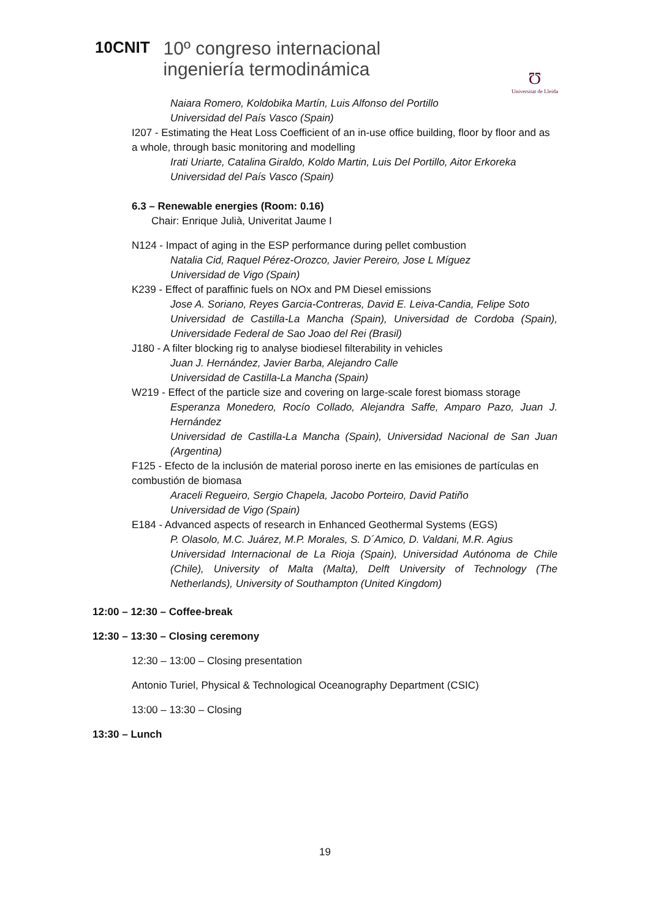10CNIT
10º congreso internacional
ingeniería termodinámica
Ʊ
Universitat de Lleida
Naiara Romero, Koldobika Martín, Luis Alfonso del Portillo
Universidad del País Vasco (Spain)
I207 - Estimating the Heat Loss Coefficient of an in-use office building, floor by floor and as a whole, through basic monitoring and modelling
Irati Uriarte, Catalina Giraldo, Koldo Martin, Luis Del Portillo, Aitor Erkoreka
Universidad del País Vasco (Spain)
6.3 – Renewable energies (Room: 0.16)
Chair: Enrique Julià, Univeritat Jaume I
N124 - Impact of aging in the ESP performance during pellet combustion
Natalia Cid, Raquel Pérez-Orozco, Javier Pereiro, Jose L Míguez
Universidad de Vigo (Spain)
K239 - Effect of paraffinic fuels on NOx and PM Diesel emissions
Jose A. Soriano, Reyes Garcia-Contreras, David E. Leiva-Candia, Felipe Soto
Universidad de Castilla-La Mancha (Spain), Universidad de Cordoba (Spain), Universidade Federal de Sao Joao del Rei (Brasil)
J180 - A filter blocking rig to analyse biodiesel filterability in vehicles
Juan J. Hernández, Javier Barba, Alejandro Calle
Universidad de Castilla-La Mancha (Spain)
W219 - Effect of the particle size and covering on large-scale forest biomass storage
Esperanza Monedero, Rocío Collado, Alejandra Saffe, Amparo Pazo, Juan J. Hernández
Universidad de Castilla-La Mancha (Spain), Universidad Nacional de San Juan (Argentina)
F125 - Efecto de la inclusión de material poroso inerte en las emisiones de partículas en combustión de biomasa
Araceli Regueiro, Sergio Chapela, Jacobo Porteiro, David Patiño
Universidad de Vigo (Spain)
E184 - Advanced aspects of research in Enhanced Geothermal Systems (EGS)
P. Olasolo, M.C. Juárez, M.P. Morales, S. D´Amico, D. Valdani, M.R. Agius
Universidad Internacional de La Rioja (Spain), Universidad Autónoma de Chile (Chile), University of Malta (Malta), Delft University of Technology (The Netherlands), University of Southampton (United Kingdom)
12:00 – 12:30 – Coffee-break
12:30 – 13:30 – Closing ceremony
12:30 – 13:00 – Closing presentation
Antonio Turiel, Physical & Technological Oceanography Department (CSIC)
13:00 – 13:30 – Closing
13:30 – Lunch
19